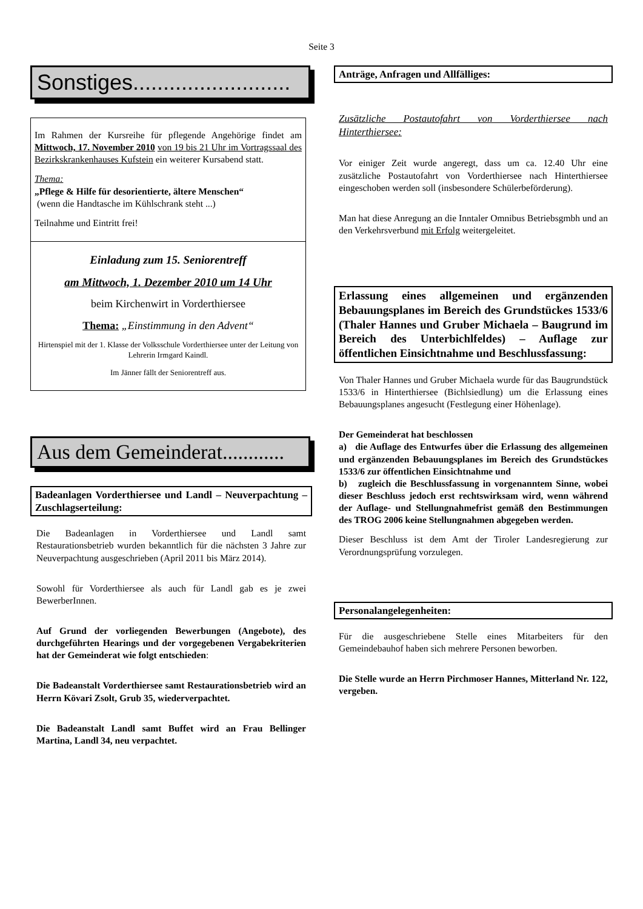Seite 3
Sonstiges..........................
Im Rahmen der Kursreihe für pflegende Angehörige findet am Mittwoch, 17. November 2010 von 19 bis 21 Uhr im Vortragssaal des Bezirkskrankenhauses Kufstein ein weiterer Kursabend statt.
Thema:
„Pflege & Hilfe für desorientierte, ältere Menschen“
(wenn die Handtasche im Kühlschrank steht ...)
Teilnahme und Eintritt frei!
Einladung zum 15. Seniorentreff
am Mittwoch, 1. Dezember 2010 um 14 Uhr
beim Kirchenwirt in Vorderthiersee
Thema: „Einstimmung in den Advent“
Hirtenspiel mit der 1. Klasse der Volksschule Vorderthiersee unter der Leitung von Lehrerin Irmgard Kaindl.
Im Jänner fällt der Seniorentreff aus.
Aus dem Gemeinderat............
Badeanlagen Vorderthiersee und Landl – Neuverpachtung – Zuschlagserteilung:
Die Badeanlagen in Vorderthiersee und Landl samt Restaurationsbetrieb wurden bekanntlich für die nächsten 3 Jahre zur Neuverpachtung ausgeschrieben (April 2011 bis März 2014).
Sowohl für Vorderthiersee als auch für Landl gab es je zwei BewerberInnen.
Auf Grund der vorliegenden Bewerbungen (Angebote), des durchgeführten Hearings und der vorgegebenen Vergabekriterien hat der Gemeinderat wie folgt entschieden:
Die Badeanstalt Vorderthiersee samt Restaurationsbetrieb wird an Herrn Kövari Zsolt, Grub 35, wiederverpachtet.
Die Badeanstalt Landl samt Buffet wird an Frau Bellinger Martina, Landl 34, neu verpachtet.
Anträge, Anfragen und Allfälliges:
Zusätzliche Postautofahrt von Vorderthiersee nach Hinterthiersee:
Vor einiger Zeit wurde angeregt, dass um ca. 12.40 Uhr eine zusätzliche Postautofahrt von Vorderthiersee nach Hinterthiersee eingeschoben werden soll (insbesondere Schülerbeförderung).
Man hat diese Anregung an die Inntaler Omnibus Betriebsgmbh und an den Verkehrsverbund mit Erfolg weitergeleitet.
Erlassung eines allgemeinen und ergänzenden Bebauungsplanes im Bereich des Grundstückes 1533/6 (Thaler Hannes und Gruber Michaela – Baugrund im Bereich des Unterbichlfeldes) – Auflage zur öffentlichen Einsichtnahme und Beschlussfassung:
Von Thaler Hannes und Gruber Michaela wurde für das Baugrundstück 1533/6 in Hinterthiersee (Bichlsiedlung) um die Erlassung eines Bebauungsplanes angesucht (Festlegung einer Höhenlage).
Der Gemeinderat hat beschlossen
a) die Auflage des Entwurfes über die Erlassung des allgemeinen und ergänzenden Bebauungsplanes im Bereich des Grundstückes 1533/6 zur öffentlichen Einsichtnahme und
b) zugleich die Beschlussfassung in vorgenanntem Sinne, wobei dieser Beschluss jedoch erst rechtswirksam wird, wenn während der Auflage- und Stellungnahmefrist gemäß den Bestimmungen des TROG 2006 keine Stellungnahmen abgegeben werden.
Dieser Beschluss ist dem Amt der Tiroler Landesregierung zur Verordnungsprüfung vorzulegen.
Personalangelegenheiten:
Für die ausgeschriebene Stelle eines Mitarbeiters für den Gemeindebauhof haben sich mehrere Personen beworben.
Die Stelle wurde an Herrn Pirchmoser Hannes, Mitterland Nr. 122, vergeben.